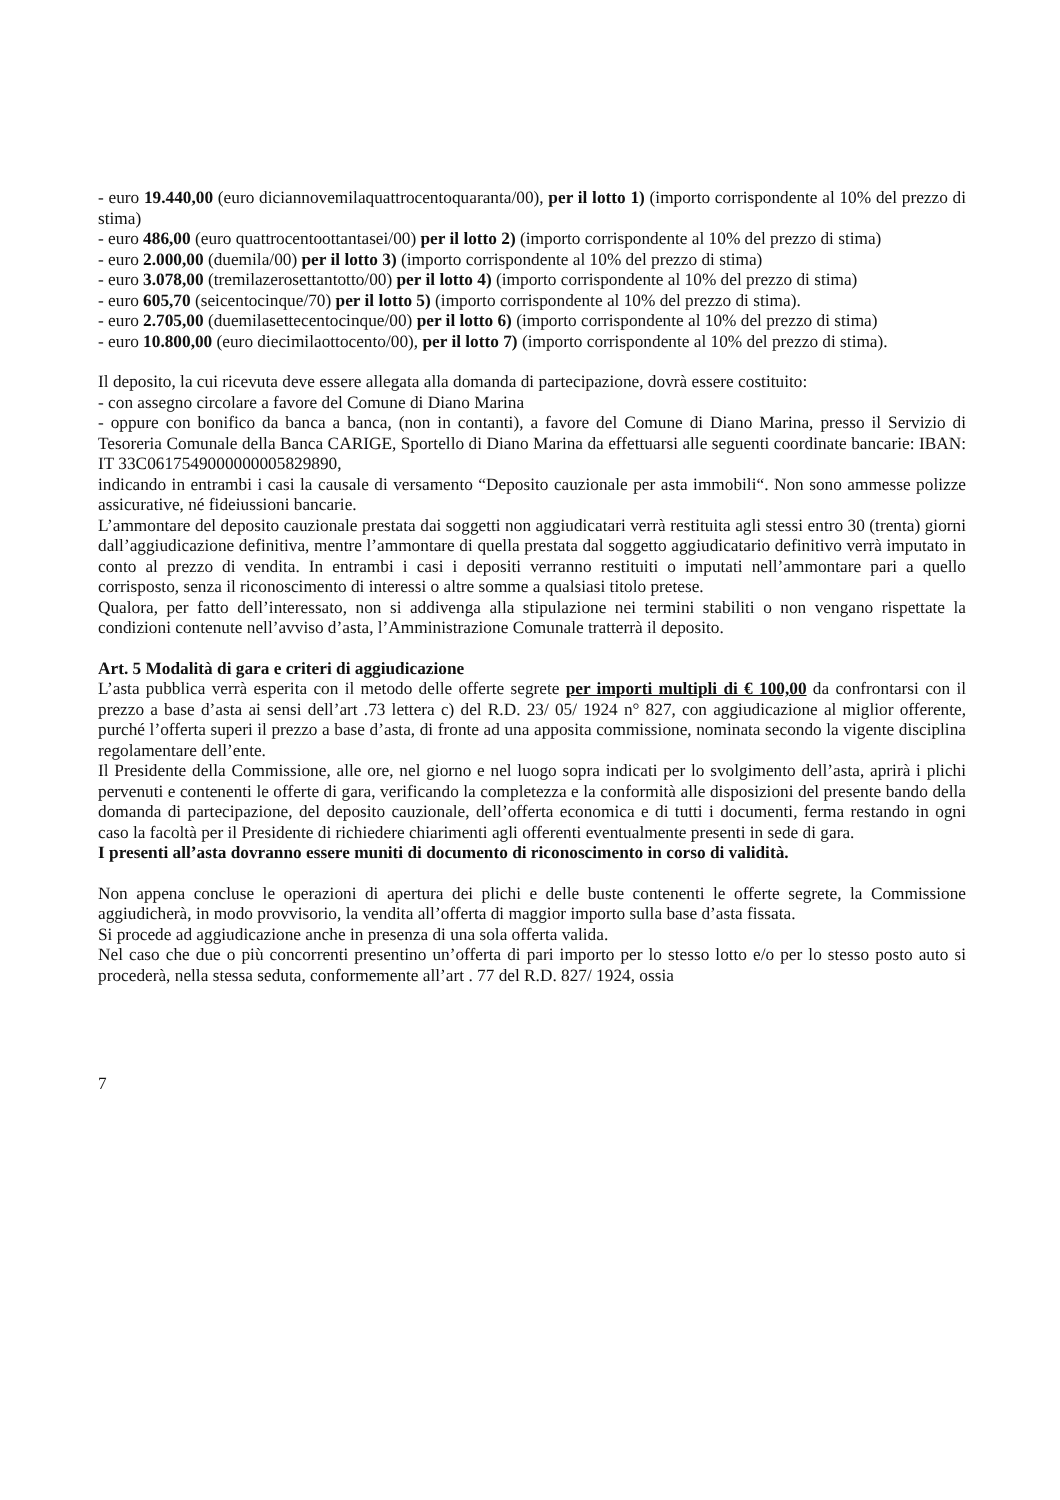- euro 19.440,00 (euro diciannovemilaquattrocentoquaranta/00), per il lotto 1) (importo corrispondente al 10% del prezzo di stima)
- euro 486,00 (euro quattrocentoottantasei/00) per il lotto 2) (importo corrispondente al 10% del prezzo di stima)
- euro 2.000,00 (duemila/00) per il lotto 3) (importo corrispondente al 10% del prezzo di stima)
- euro 3.078,00 (tremilazerosettantotto/00) per il lotto 4) (importo corrispondente al 10% del prezzo di stima)
- euro 605,70 (seicentocinque/70) per il lotto 5) (importo corrispondente al 10% del prezzo di stima).
- euro 2.705,00 (duemilasettecentocinque/00) per il lotto 6) (importo corrispondente al 10% del prezzo di stima)
- euro 10.800,00 (euro diecimilaottocento/00), per il lotto 7) (importo corrispondente al 10% del prezzo di stima).
Il deposito, la cui ricevuta deve essere allegata alla domanda di partecipazione, dovrà essere costituito:
- con assegno circolare a favore del Comune di Diano Marina
- oppure con bonifico da banca a banca, (non in contanti), a favore del Comune di Diano Marina, presso il Servizio di Tesoreria Comunale della Banca CARIGE, Sportello di Diano Marina da effettuarsi alle seguenti coordinate bancarie: IBAN: IT 33C0617549000000005829890,
indicando in entrambi i casi la causale di versamento “Deposito cauzionale per asta immobili“. Non sono ammesse polizze assicurative, né fideiussioni bancarie.
L’ammontare del deposito cauzionale prestata dai soggetti non aggiudicatari verrà restituita agli stessi entro 30 (trenta) giorni dall’aggiudicazione definitiva, mentre l’ammontare di quella prestata dal soggetto aggiudicatario definitivo verrà imputato in conto al prezzo di vendita. In entrambi i casi i depositi verranno restituiti o imputati nell’ammontare pari a quello corrisposto, senza il riconoscimento di interessi o altre somme a qualsiasi titolo pretese.
Qualora, per fatto dell’interessato, non si addivenga alla stipulazione nei termini stabiliti o non vengano rispettate la condizioni contenute nell’avviso d’asta, l’Amministrazione Comunale tratterrà il deposito.
Art. 5 Modalità di gara e criteri di aggiudicazione
L’asta pubblica verrà esperita con il metodo delle offerte segrete per importi multipli di € 100,00 da confrontarsi con il prezzo a base d’asta ai sensi dell’art .73 lettera c) del R.D. 23/ 05/ 1924 n° 827, con aggiudicazione al miglior offerente, purché l’offerta superi il prezzo a base d’asta, di fronte ad una apposita commissione, nominata secondo la vigente disciplina regolamentare dell’ente.
Il Presidente della Commissione, alle ore, nel giorno e nel luogo sopra indicati per lo svolgimento dell’asta, aprirà i plichi pervenuti e contenenti le offerte di gara, verificando la completezza e la conformità alle disposizioni del presente bando della domanda di partecipazione, del deposito cauzionale, dell’offerta economica e di tutti i documenti, ferma restando in ogni caso la facoltà per il Presidente di richiedere chiarimenti agli offerenti eventualmente presenti in sede di gara.
I presenti all’asta dovranno essere muniti di documento di riconoscimento in corso di validità.
Non appena concluse le operazioni di apertura dei plichi e delle buste contenenti le offerte segrete, la Commissione aggiudicherà, in modo provvisorio, la vendita all’offerta di maggior importo sulla base d’asta fissata.
Si procede ad aggiudicazione anche in presenza di una sola offerta valida.
Nel caso che due o più concorrenti presentino un’offerta di pari importo per lo stesso lotto e/o per lo stesso posto auto si procederà, nella stessa seduta, conformemente all’art . 77 del R.D. 827/ 1924, ossia
7